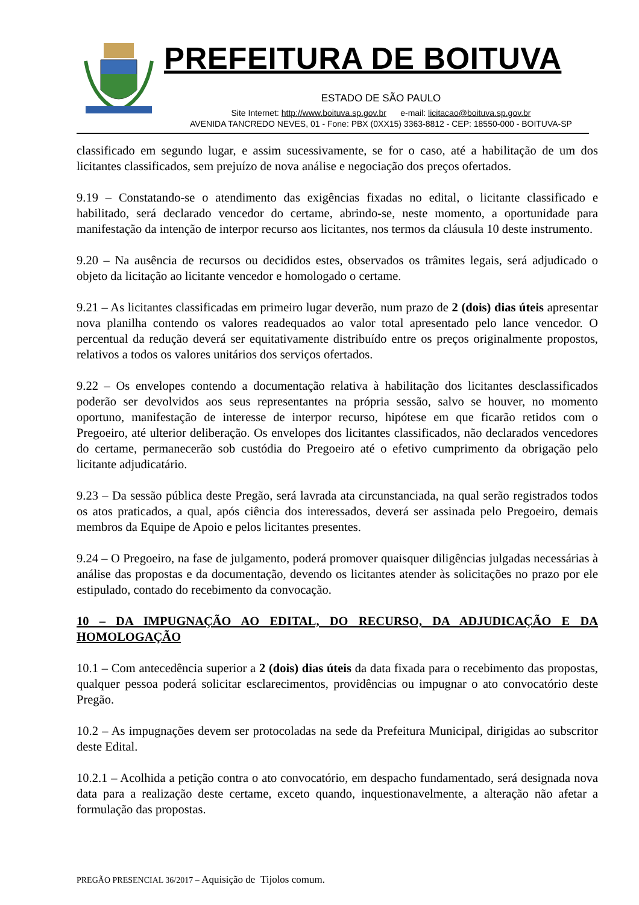PREFEITURA DE BOITUVA
ESTADO DE SÃO PAULO
Site Internet: http://www.boituva.sp.gov.br e-mail: licitacao@boituva.sp.gov.br
AVENIDA TANCREDO NEVES, 01 - Fone: PBX (0XX15) 3363-8812 - CEP: 18550-000 - BOITUVA-SP
classificado em segundo lugar, e assim sucessivamente, se for o caso, até a habilitação de um dos licitantes classificados, sem prejuízo de nova análise e negociação dos preços ofertados.
9.19 – Constatando-se o atendimento das exigências fixadas no edital, o licitante classificado e habilitado, será declarado vencedor do certame, abrindo-se, neste momento, a oportunidade para manifestação da intenção de interpor recurso aos licitantes, nos termos da cláusula 10 deste instrumento.
9.20 – Na ausência de recursos ou decididos estes, observados os trâmites legais, será adjudicado o objeto da licitação ao licitante vencedor e homologado o certame.
9.21 – As licitantes classificadas em primeiro lugar deverão, num prazo de 2 (dois) dias úteis apresentar nova planilha contendo os valores readequados ao valor total apresentado pelo lance vencedor. O percentual da redução deverá ser equitativamente distribuído entre os preços originalmente propostos, relativos a todos os valores unitários dos serviços ofertados.
9.22 – Os envelopes contendo a documentação relativa à habilitação dos licitantes desclassificados poderão ser devolvidos aos seus representantes na própria sessão, salvo se houver, no momento oportuno, manifestação de interesse de interpor recurso, hipótese em que ficarão retidos com o Pregoeiro, até ulterior deliberação. Os envelopes dos licitantes classificados, não declarados vencedores do certame, permanecerão sob custódia do Pregoeiro até o efetivo cumprimento da obrigação pelo licitante adjudicatário.
9.23 – Da sessão pública deste Pregão, será lavrada ata circunstanciada, na qual serão registrados todos os atos praticados, a qual, após ciência dos interessados, deverá ser assinada pelo Pregoeiro, demais membros da Equipe de Apoio e pelos licitantes presentes.
9.24 – O Pregoeiro, na fase de julgamento, poderá promover quaisquer diligências julgadas necessárias à análise das propostas e da documentação, devendo os licitantes atender às solicitações no prazo por ele estipulado, contado do recebimento da convocação.
10 – DA IMPUGNAÇÃO AO EDITAL, DO RECURSO, DA ADJUDICAÇÃO E DA HOMOLOGAÇÃO
10.1 – Com antecedência superior a 2 (dois) dias úteis da data fixada para o recebimento das propostas, qualquer pessoa poderá solicitar esclarecimentos, providências ou impugnar o ato convocatório deste Pregão.
10.2 – As impugnações devem ser protocoladas na sede da Prefeitura Municipal, dirigidas ao subscritor deste Edital.
10.2.1 – Acolhida a petição contra o ato convocatório, em despacho fundamentado, será designada nova data para a realização deste certame, exceto quando, inquestionavelmente, a alteração não afetar a formulação das propostas.
PREGÃO PRESENCIAL 36/2017 – Aquisição de Tijolos comum.